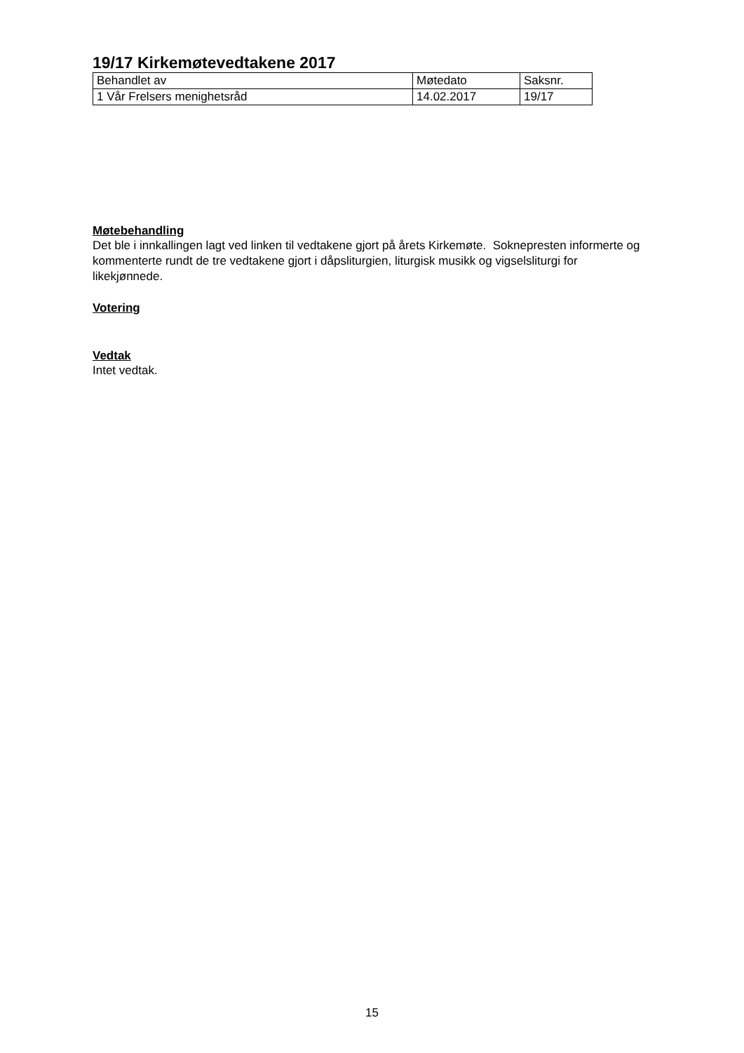19/17 Kirkemøtevedtakene 2017
| Behandlet av | Møtedato | Saksnr. |
| 1 Vår Frelsers menighetsråd | 14.02.2017 | 19/17 |
Møtebehandling
Det ble i innkallingen lagt ved linken til vedtakene gjort på årets Kirkemøte. Soknepresten informerte og kommenterte rundt de tre vedtakene gjort i dåpsliturgien, liturgisk musikk og vigselsliturgi for likekjønnede.
Votering
Vedtak
Intet vedtak.
15